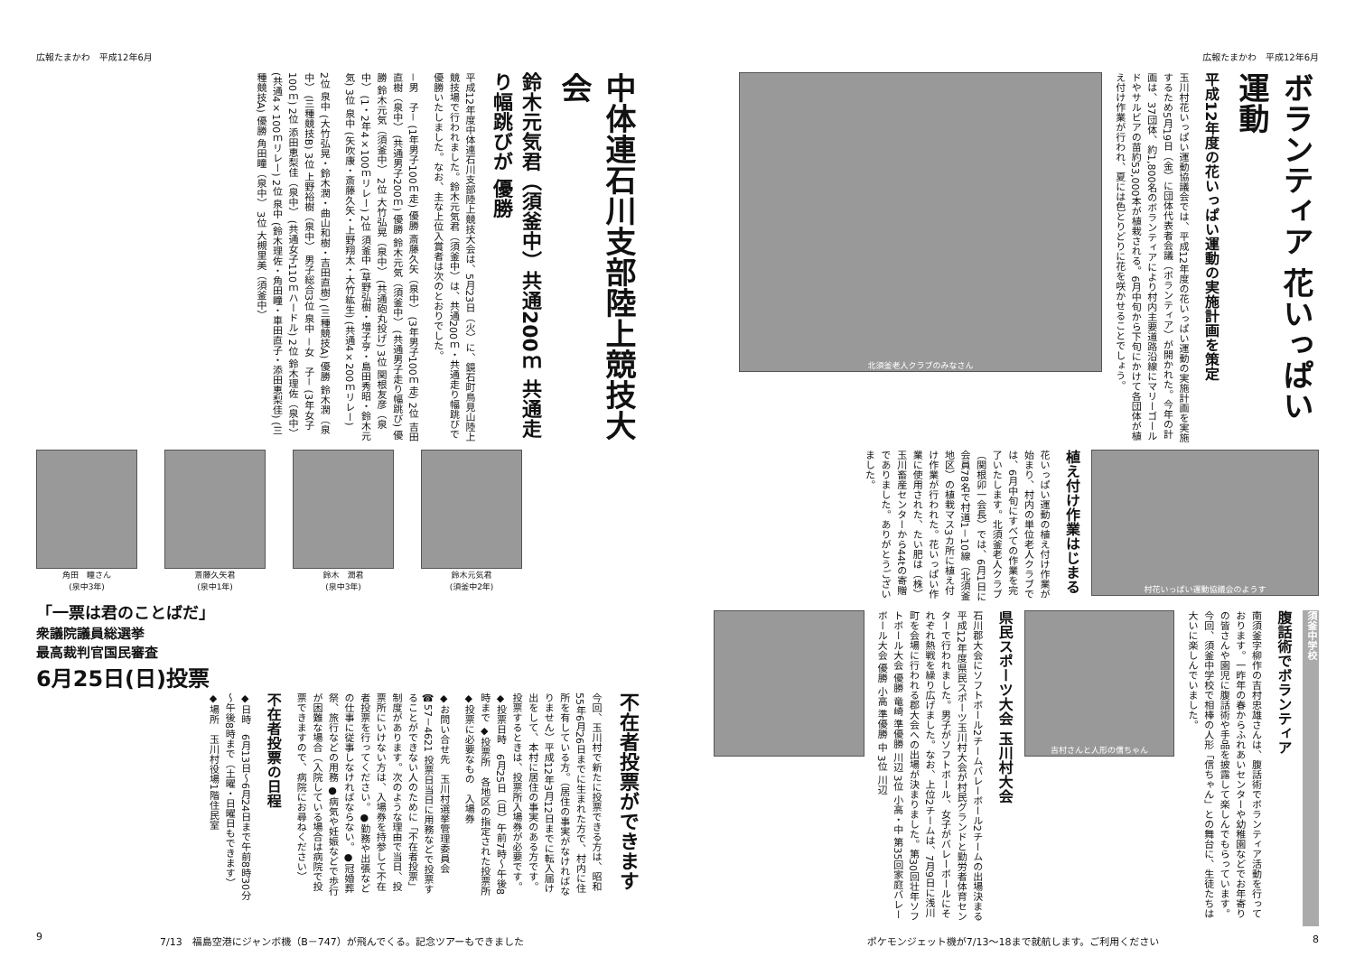広報たまかわ　平成12年6月
中体連石川支部陸上競技大会
鈴木元気君（須釜中）共通200ｍ 共通走り幅跳びが 優勝
平成12年度中体連石川支部陸上競技大会は、5月23日（火）に、鏡石町鳥見山陸上競技場で行われました。鈴木元気君（須釜中）は、共通200ｍ・共通走り幅跳びで優勝いたしました。なお、主な上位入賞者は次のとおりでした。
－男　子－ (1年男子100ｍ走) 優勝 斎藤久矢（泉中） (3年男子100ｍ走) 2位 吉田直樹（泉中） (共通男子200ｍ) 優勝 鈴木元気（須釜中） (共通男子走り幅跳び) 優勝 鈴木元気（須釜中） 2位 大竹弘晃（泉中） (共通砲丸投げ) 3位 関根友彦（泉中） (1・2年4×100ｍリレー) 2位 須釜中 (草野弘樹・増子亨・島田秀昭・鈴木元気) 3位 泉中 (矢吹康・斎藤久矢・上野翔太・大竹紘生) (共通4×200ｍリレー)
2位 泉中 (大竹弘晃・鈴木潤・曲山和樹・吉田直樹) (三種競技A) 優勝 鈴木潤（泉中） (三種競技B) 3位 上野裕樹（泉中） 男子総合3位 泉中 －女　子－ (3年女子100ｍ) 2位 添田恵梨佳（泉中） (共通女子110ｍハードル) 2位 鈴木理佐（泉中） (共通4×100ｍリレー) 2位 泉中 (鈴木理佐・角田瞳・車田直子・添田恵梨佳) (三種競技A) 優勝 角田瞳（泉中） 3位 大槻里美（須釜中）
角田　瞳さん
(泉中3年)
斎藤久矢君
(泉中1年)
鈴木　潤君
(泉中3年)
鈴木元気君
(須釜中2年)
「一票は君のことばだ」
衆議院議員総選挙
最高裁判官国民審査
6月25日(日)投票
不在者投票ができます
今回、玉川村で新たに投票できる方は、昭和55年6月26日までに生まれた方で、村内に住所を有している方。（居住の事実がなければなりません）平成12年3月12日までに転入届け出をして、本村に居住の事実のある方です。投票するときは、投票所入場券が必要です。◆投票日時　6月25日（日）午前7時～午後8時まで ◆投票所　各地区の指定された投票所 ◆投票に必要なもの　入場券
◆お問い合せ先　玉川村選挙管理委員会 ☎57－4621 投票日当日に用務などで投票することができない人のために「不在者投票」制度があります。次のような理由で当日、投票所にいけない方は、入場券を持参して不在者投票を行ってください。●勤務や出張などの仕事に従事しなければならない。●冠婚葬祭、旅行などの用務 ●病気や妊娠などで歩行が困難な場合（入院している場合は病院で投票できますので、病院にお尋ねください）
不在者投票の日程
◆日時　6月13日～6月24日まで午前8時30分～午後8時まで（土曜・日曜日もできます） ◆場所　玉川村役場1階住民室
9 7/13　福島空港にジャンボ機（B－747）が飛んでくる。記念ツアーもできました
広報たまかわ　平成12年6月
ボランティア 花いっぱい運動
平成12年度の花いっぱい運動の実施計画を策定
玉川村花いっぱい運動協議会では、平成12年度の花いっぱい運動の実施計画を実施するため5月19日（金）に団体代表者会議（ボランティア）が開かれた。今年の計画は、37団体、約1,800名のボランティアにより村内主要道路沿線にマリーゴールドやサルビアの苗約53,000本が植栽される。6月中旬から下旬にかけて各団体が植え付け作業が行われ、夏には色とりどりに花を咲かせることでしょう。
北須釜老人クラブのみなさん
村花いっぱい運動協議会のようす
植え付け作業はじまる
花いっぱい運動の植え付け作業が始まり、村内の単位老人クラブでは、6月中旬にすべての作業を完了いたします。北須釜老人クラブ（関根卯一会長）では、6月1日に会員78名で村道1－10線（北須釜地区）の植栽マス3カ所に植え付け作業が行われた。花いっぱい作業に使用された、たい肥は（株）玉川畜産センターから44tの寄贈でありました。ありがとうございました。
須釜中学校
腹話術でボランティア
南須釜字柳作の吉村忠雄さんは、腹話術でボランティア活動を行っております。一昨年の春からふれあいセンターや幼稚園などでお年寄りの皆さんや園児に腹話術や手品を披露して楽しんでもらっています。今回、須釜中学校で相棒の人形「信ちゃん」との舞台に、生徒たちは大いに楽しんでいました。
吉村さんと人形の信ちゃん
県民スポーツ大会 玉川村大会
石川郡大会にソフトボール2チームバレーボール2チームの出場決まる 平成12年度県民スポーツ玉川村大会が村民グランドと勤労者体育センターで行われました。男子がソフトボール、女子がバレーボールにそれぞれ熱戦を繰り広げました。なお、上位2チームは、7月9日に浅川町を会場に行われる郡大会への出場が決まりました。第30回壮年ソフトボール大会 優勝 竜崎 準優勝 川辺 3位 小高・中 第35回家庭バレーボール大会 優勝 小高 準優勝 中 3位 川辺
ポケモンジェット機が7/13～18まで就航します。ご利用ください 8